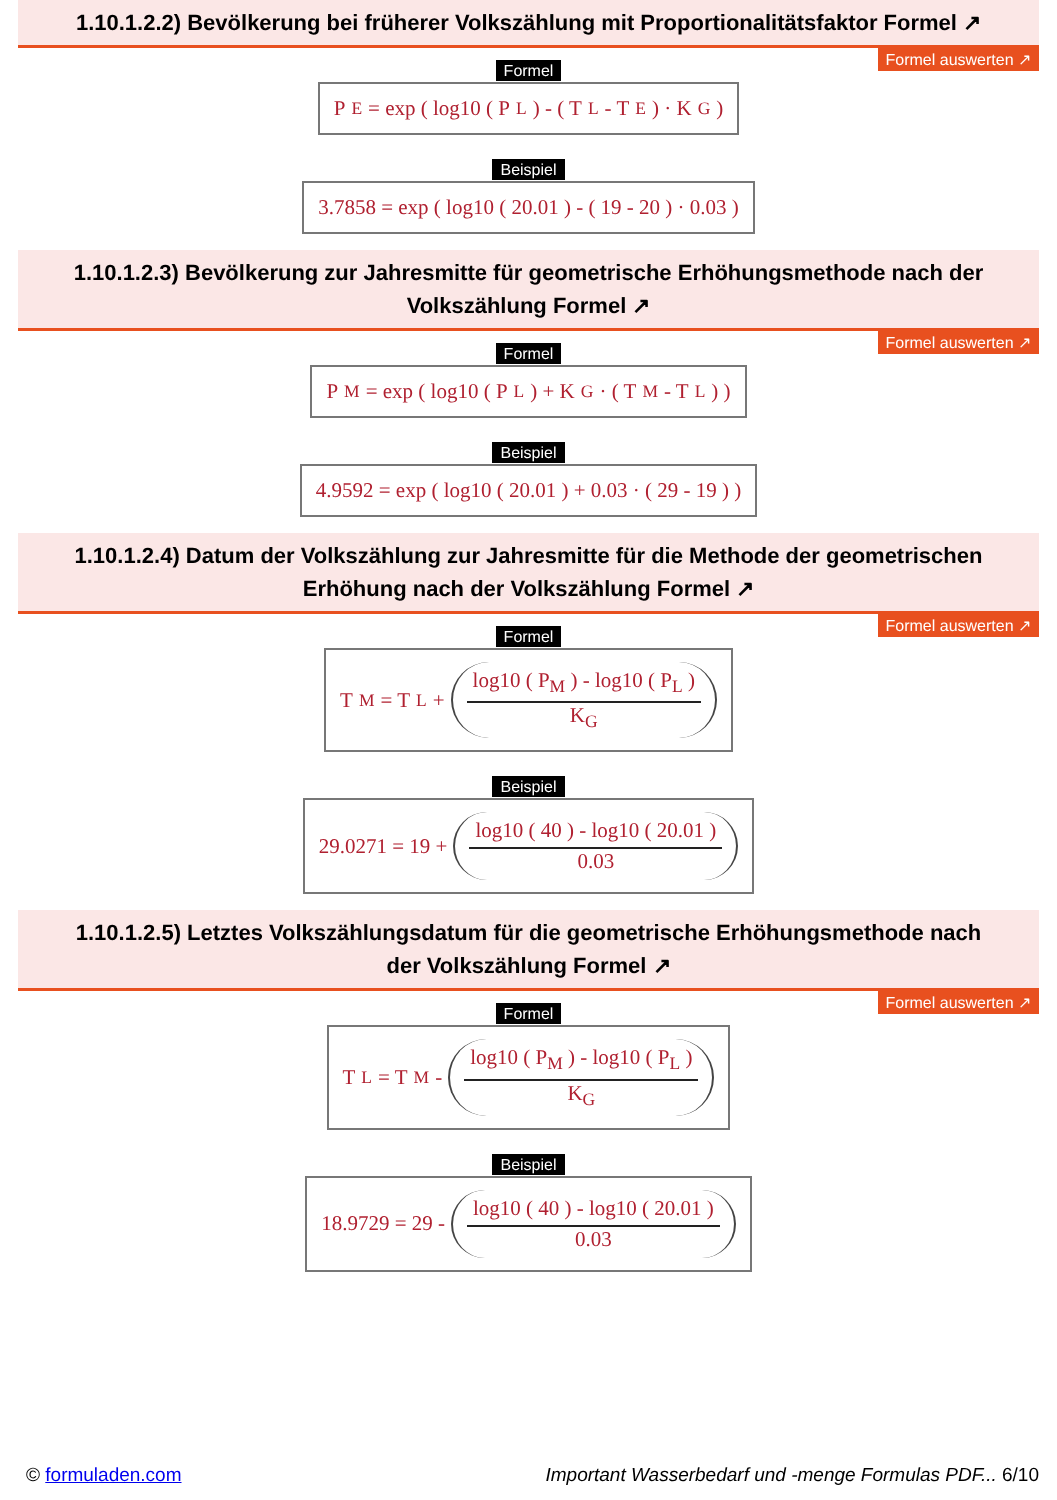1.10.1.2.2) Bevölkerung bei früherer Volkszählung mit Proportionalitätsfaktor Formel ↗
Formel auswerten ↗
Formel
P<sub>E</sub> = exp ( log10 ( P<sub>L</sub> ) - ( T<sub>L</sub> - T<sub>E</sub> ) · K<sub>G</sub> )
Beispiel
3.7858 = exp ( log10 ( 20.01 ) - ( 19 - 20 ) · 0.03 )
1.10.1.2.3) Bevölkerung zur Jahresmitte für geometrische Erhöhungsmethode nach der Volkszählung Formel ↗
Formel auswerten ↗
Formel
P<sub>M</sub> = exp ( log10 ( P<sub>L</sub> ) + K<sub>G</sub> · ( T<sub>M</sub> - T<sub>L</sub> ) )
Beispiel
4.9592 = exp ( log10 ( 20.01 ) + 0.03 · ( 29 - 19 ) )
1.10.1.2.4) Datum der Volkszählung zur Jahresmitte für die Methode der geometrischen Erhöhung nach der Volkszählung Formel ↗
Formel auswerten ↗
Formel
T<sub>M</sub> = T<sub>L</sub> + log10 ( P<sub>M</sub> ) - log10 ( P<sub>L</sub> ) K<sub>G</sub>
Beispiel
29.0271 = 19 + log10 ( 40 ) - log10 ( 20.01 ) 0.03
1.10.1.2.5) Letztes Volkszählungsdatum für die geometrische Erhöhungsmethode nach der Volkszählung Formel ↗
Formel auswerten ↗
Formel
T<sub>L</sub> = T<sub>M</sub> - log10 ( P<sub>M</sub> ) - log10 ( P<sub>L</sub> ) K<sub>G</sub>
Beispiel
18.9729 = 29 - log10 ( 40 ) - log10 ( 20.01 ) 0.03
© formuladen.com Important Wasserbedarf und -menge Formulas PDF... 6/10